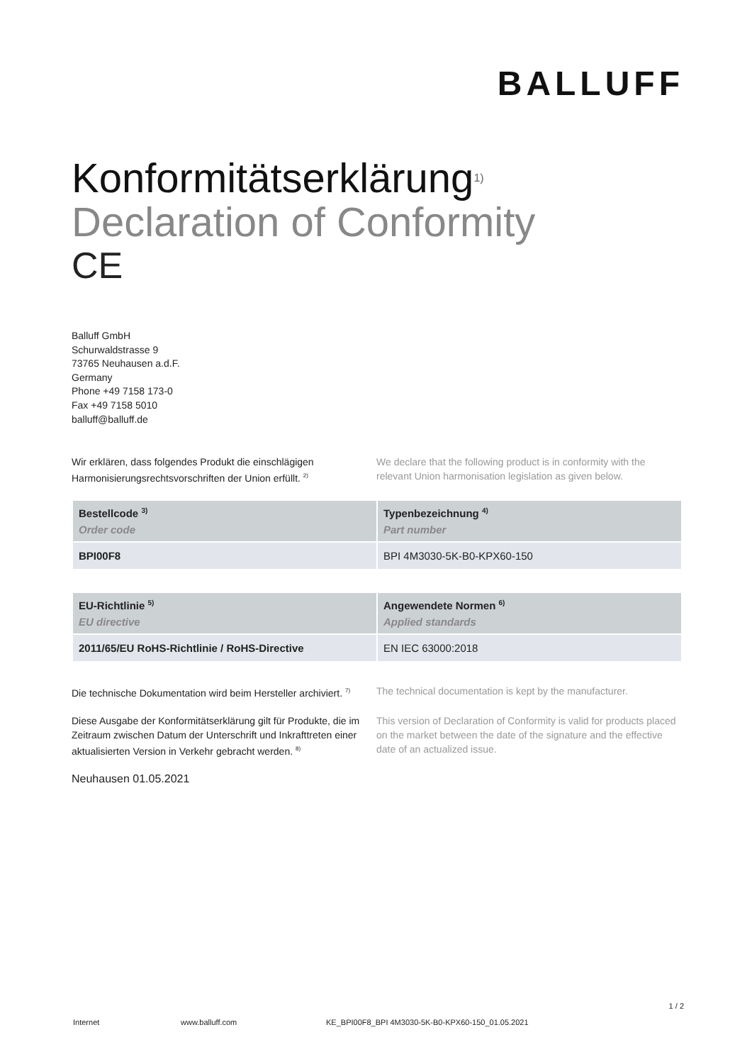BALLUFF
Konformitätserklärung<sup>1)</sup>
Declaration of Conformity
CE
Balluff GmbH
Schurwaldstrasse 9
73765 Neuhausen a.d.F.
Germany
Phone +49 7158 173-0
Fax +49 7158 5010
balluff@balluff.de
Wir erklären, dass folgendes Produkt die einschlägigen Harmonisierungsrechtsvorschriften der Union erfüllt. <sup>2)</sup>
We declare that the following product is in conformity with the relevant Union harmonisation legislation as given below.
| Bestellcode <sup>3)</sup> Order code | Typenbezeichnung <sup>4)</sup> Part number |
| --- | --- |
| BPI00F8 | BPI 4M3030-5K-B0-KPX60-150 |
| EU-Richtlinie <sup>5)</sup> EU directive | Angewendete Normen <sup>6)</sup> Applied standards |
| --- | --- |
| 2011/65/EU RoHS-Richtlinie / RoHS-Directive | EN IEC 63000:2018 |
Die technische Dokumentation wird beim Hersteller archiviert. <sup>7)</sup>
The technical documentation is kept by the manufacturer.
Diese Ausgabe der Konformitätserklärung gilt für Produkte, die im Zeitraum zwischen Datum der Unterschrift und Inkrafttreten einer aktualisierten Version in Verkehr gebracht werden. <sup>8)</sup>
This version of Declaration of Conformity is valid for products placed on the market between the date of the signature and the effective date of an actualized issue.
Neuhausen 01.05.2021
1 / 2
Internet www.balluff.com KE_BPI00F8_BPI 4M3030-5K-B0-KPX60-150_01.05.2021